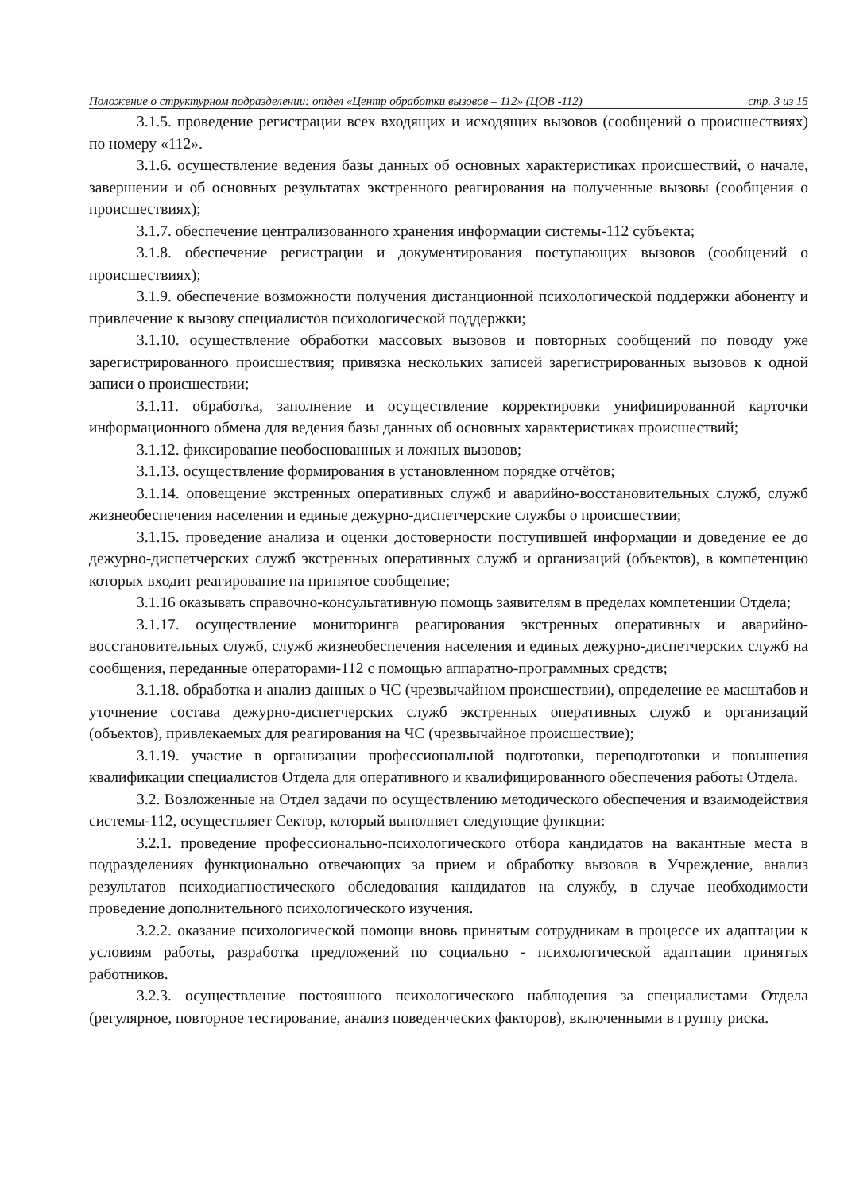Положение о структурном подразделении: отдел «Центр обработки вызовов – 112» (ЦОВ -112) стр. 3 из 15
3.1.5. проведение регистрации всех входящих и исходящих вызовов (сообщений о происшествиях) по номеру «112».
3.1.6. осуществление ведения базы данных об основных характеристиках происшествий, о начале, завершении и об основных результатах экстренного реагирования на полученные вызовы (сообщения о происшествиях);
3.1.7. обеспечение централизованного хранения информации системы-112 субъекта;
3.1.8. обеспечение регистрации и документирования поступающих вызовов (сообщений о происшествиях);
3.1.9. обеспечение возможности получения дистанционной психологической поддержки абоненту и привлечение к вызову специалистов психологической поддержки;
3.1.10. осуществление обработки массовых вызовов и повторных сообщений по поводу уже зарегистрированного происшествия; привязка нескольких записей зарегистрированных вызовов к одной записи о происшествии;
3.1.11. обработка, заполнение и осуществление корректировки унифицированной карточки информационного обмена для ведения базы данных об основных характеристиках происшествий;
3.1.12. фиксирование необоснованных и ложных вызовов;
3.1.13. осуществление формирования в установленном порядке отчётов;
3.1.14. оповещение экстренных оперативных служб и аварийно-восстановительных служб, служб жизнеобеспечения населения и единые дежурно-диспетчерские службы о происшествии;
3.1.15. проведение анализа и оценки достоверности поступившей информации и доведение ее до дежурно-диспетчерских служб экстренных оперативных служб и организаций (объектов), в компетенцию которых входит реагирование на принятое сообщение;
3.1.16 оказывать справочно-консультативную помощь заявителям в пределах компетенции Отдела;
3.1.17. осуществление мониторинга реагирования экстренных оперативных и аварийно-восстановительных служб, служб жизнеобеспечения населения и единых дежурно-диспетчерских служб на сообщения, переданные операторами-112 с помощью аппаратно-программных средств;
3.1.18. обработка и анализ данных о ЧС (чрезвычайном происшествии), определение ее масштабов и уточнение состава дежурно-диспетчерских служб экстренных оперативных служб и организаций (объектов), привлекаемых для реагирования на ЧС (чрезвычайное происшествие);
3.1.19. участие в организации профессиональной подготовки, переподготовки и повышения квалификации специалистов Отдела для оперативного и квалифицированного обеспечения работы Отдела.
3.2. Возложенные на Отдел задачи по осуществлению методического обеспечения и взаимодействия системы-112, осуществляет Сектор, который выполняет следующие функции:
3.2.1. проведение профессионально-психологического отбора кандидатов на вакантные места в подразделениях функционально отвечающих за прием и обработку вызовов в Учреждение, анализ результатов психодиагностического обследования кандидатов на службу, в случае необходимости проведение дополнительного психологического изучения.
3.2.2. оказание психологической помощи вновь принятым сотрудникам в процессе их адаптации к условиям работы, разработка предложений по социально - психологической адаптации принятых работников.
3.2.3. осуществление постоянного психологического наблюдения за специалистами Отдела (регулярное, повторное тестирование, анализ поведенческих факторов), включенными в группу риска.